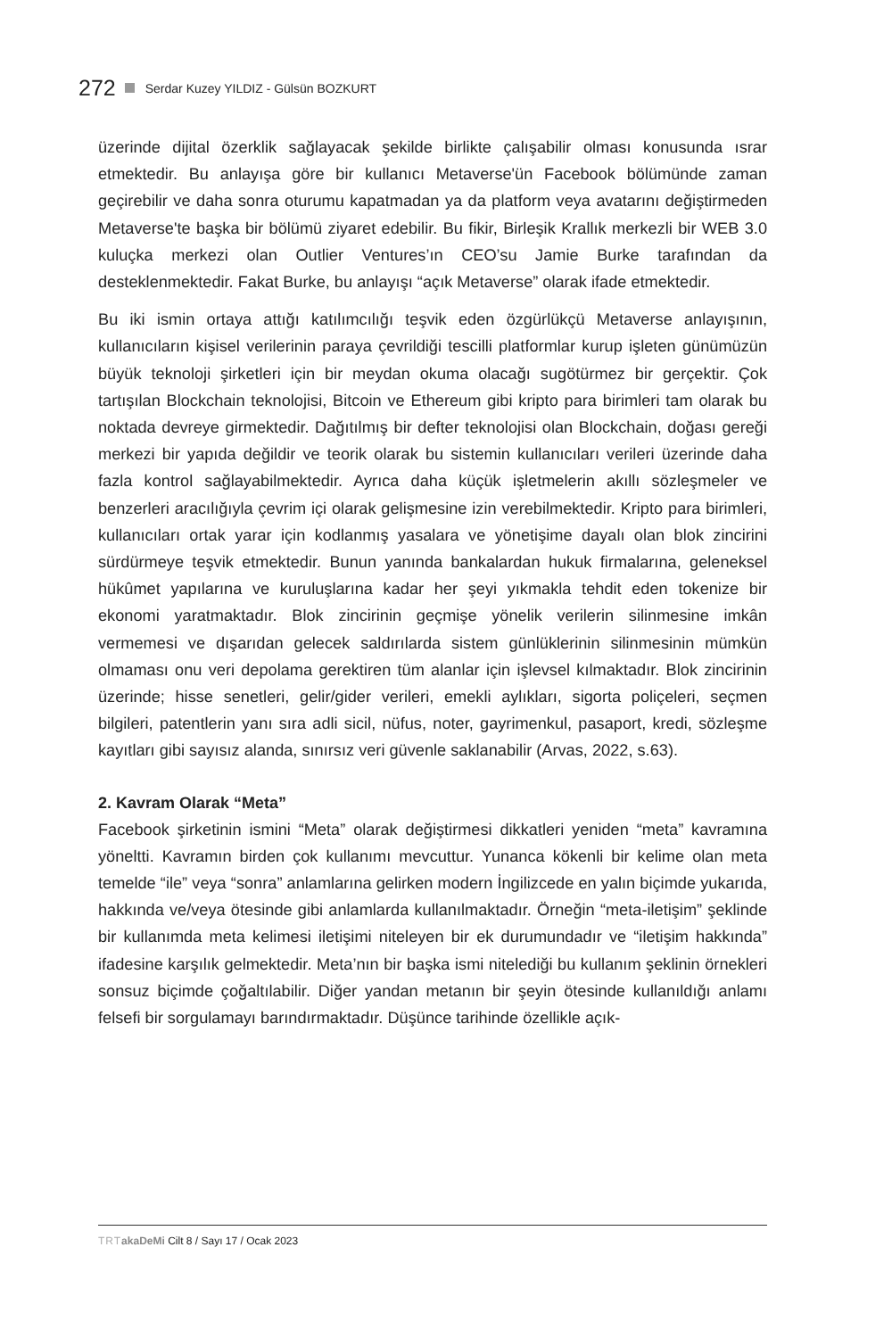272 Serdar Kuzey YILDIZ - Gülsün BOZKURT
üzerinde dijital özerklik sağlayacak şekilde birlikte çalışabilir olması konusunda ısrar etmektedir. Bu anlayışa göre bir kullanıcı Metaverse'ün Facebook bölümünde zaman geçirebilir ve daha sonra oturumu kapatmadan ya da platform veya avatarını değiştirmeden Metaverse'te başka bir bölümü ziyaret edebilir. Bu fikir, Birleşik Krallık merkezli bir WEB 3.0 kuluçka merkezi olan Outlier Ventures’ın CEO’su Jamie Burke tarafından da desteklenmektedir. Fakat Burke, bu anlayışı “açık Metaverse” olarak ifade etmektedir.
Bu iki ismin ortaya attığı katılımcılığı teşvik eden özgürlükçü Metaverse anlayışının, kullanıcıların kişisel verilerinin paraya çevrildiği tescilli platformlar kurup işleten günümüzün büyük teknoloji şirketleri için bir meydan okuma olacağı sugötürmez bir gerçektir. Çok tartışılan Blockchain teknolojisi, Bitcoin ve Ethereum gibi kripto para birimleri tam olarak bu noktada devreye girmektedir. Dağıtılmış bir defter teknolojisi olan Blockchain, doğası gereği merkezi bir yapıda değildir ve teorik olarak bu sistemin kullanıcıları verileri üzerinde daha fazla kontrol sağlayabilmektedir. Ayrıca daha küçük işletmelerin akıllı sözleşmeler ve benzerleri aracılığıyla çevrim içi olarak gelişmesine izin verebilmektedir. Kripto para birimleri, kullanıcıları ortak yarar için kodlanmış yasalara ve yönetişime dayalı olan blok zincirini sürdürmeye teşvik etmektedir. Bunun yanında bankalardan hukuk firmalarına, geleneksel hükûmet yapılarına ve kuruluşlarına kadar her şeyi yıkmakla tehdit eden tokenize bir ekonomi yaratmaktadır. Blok zincirinin geçmişe yönelik verilerin silinmesine imkân vermemesi ve dışarıdan gelecek saldırılarda sistem günlüklerinin silinmesinin mümkün olmaması onu veri depolama gerektiren tüm alanlar için işlevsel kılmaktadır. Blok zincirinin üzerinde; hisse senetleri, gelir/gider verileri, emekli aylıkları, sigorta poliçeleri, seçmen bilgileri, patentlerin yanı sıra adli sicil, nüfus, noter, gayrimenkul, pasaport, kredi, sözleşme kayıtları gibi sayısız alanda, sınırsız veri güvenle saklanabilir (Arvas, 2022, s.63).
2. Kavram Olarak “Meta”
Facebook şirketinin ismini “Meta” olarak değiştirmesi dikkatleri yeniden “meta” kavramına yöneltti. Kavramın birden çok kullanımı mevcuttur. Yunanca kökenli bir kelime olan meta temelde “ile” veya “sonra” anlamlarına gelirken modern İngilizcede en yalın biçimde yukarıda, hakkında ve/veya ötesinde gibi anlamlarda kullanılmaktadır. Örneğin “meta-iletişim” şeklinde bir kullanımda meta kelimesi iletişimi niteleyen bir ek durumundadır ve “iletişim hakkında” ifadesine karşılık gelmektedir. Meta’nın bir başka ismi nitelediği bu kullanım şeklinin örnekleri sonsuz biçimde çoğaltılabilir. Diğer yandan metanın bir şeyin ötesinde kullanıldığı anlamı felsefi bir sorgulamayı barındırmaktadır. Düşünce tarihinde özellikle açık-
TRT akaDeMi Cilt 8 / Sayı 17 / Ocak 2023